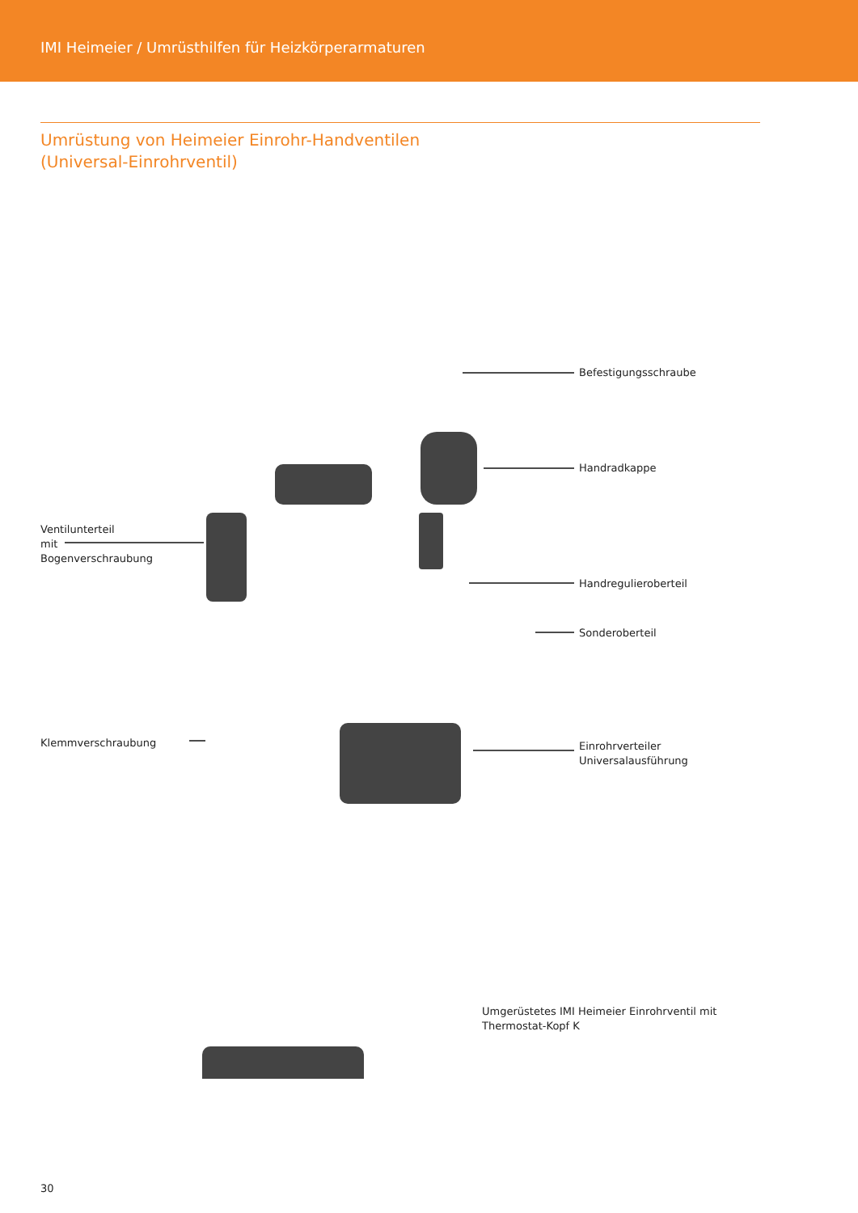IMI Heimeier / Umrüsthilfen für Heizkörperarmaturen
Umrüstung von Heimeier Einrohr-Handventilen
(Universal-Einrohrventil)
Befestigungsschraube
Handradkappe
Ventilunterteil
mit
Bogenverschraubung
Handregulieroberteil
Sonderoberteil
Klemmverschraubung
Einrohrverteiler
Universalausführung
Umgerüstetes IMI Heimeier Einrohrventil mit
Thermostat-Kopf K
30